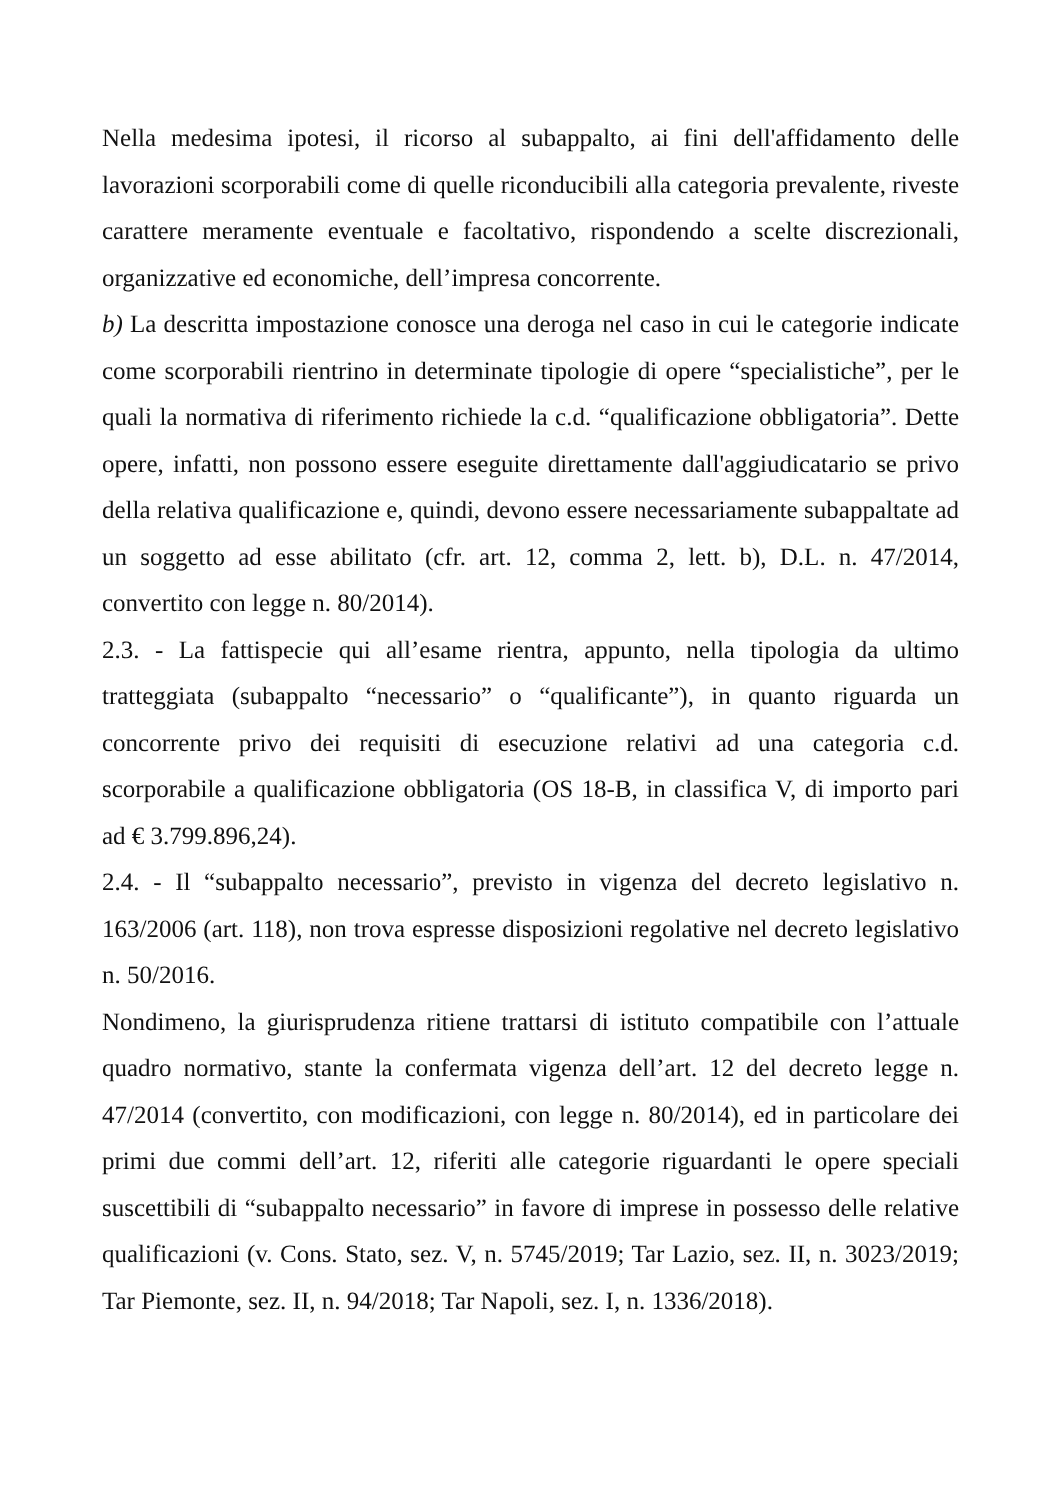Nella medesima ipotesi, il ricorso al subappalto, ai fini dell'affidamento delle lavorazioni scorporabili come di quelle riconducibili alla categoria prevalente, riveste carattere meramente eventuale e facoltativo, rispondendo a scelte discrezionali, organizzative ed economiche, dell’impresa concorrente.
b) La descritta impostazione conosce una deroga nel caso in cui le categorie indicate come scorporabili rientrino in determinate tipologie di opere “specialistiche”, per le quali la normativa di riferimento richiede la c.d. “qualificazione obbligatoria”. Dette opere, infatti, non possono essere eseguite direttamente dall'aggiudicatario se privo della relativa qualificazione e, quindi, devono essere necessariamente subappaltate ad un soggetto ad esse abilitato (cfr. art. 12, comma 2, lett. b), D.L. n. 47/2014, convertito con legge n. 80/2014).
2.3. - La fattispecie qui all’esame rientra, appunto, nella tipologia da ultimo tratteggiata (subappalto “necessario” o “qualificante”), in quanto riguarda un concorrente privo dei requisiti di esecuzione relativi ad una categoria c.d. scorporabile a qualificazione obbligatoria (OS 18-B, in classifica V, di importo pari ad € 3.799.896,24).
2.4. - Il “subappalto necessario”, previsto in vigenza del decreto legislativo n. 163/2006 (art. 118), non trova espresse disposizioni regolative nel decreto legislativo n. 50/2016.
Nondimeno, la giurisprudenza ritiene trattarsi di istituto compatibile con l’attuale quadro normativo, stante la confermata vigenza dell’art. 12 del decreto legge n. 47/2014 (convertito, con modificazioni, con legge n. 80/2014), ed in particolare dei primi due commi dell’art. 12, riferiti alle categorie riguardanti le opere speciali suscettibili di “subappalto necessario” in favore di imprese in possesso delle relative qualificazioni (v. Cons. Stato, sez. V, n. 5745/2019; Tar Lazio, sez. II, n. 3023/2019; Tar Piemonte, sez. II, n. 94/2018; Tar Napoli, sez. I, n. 1336/2018).